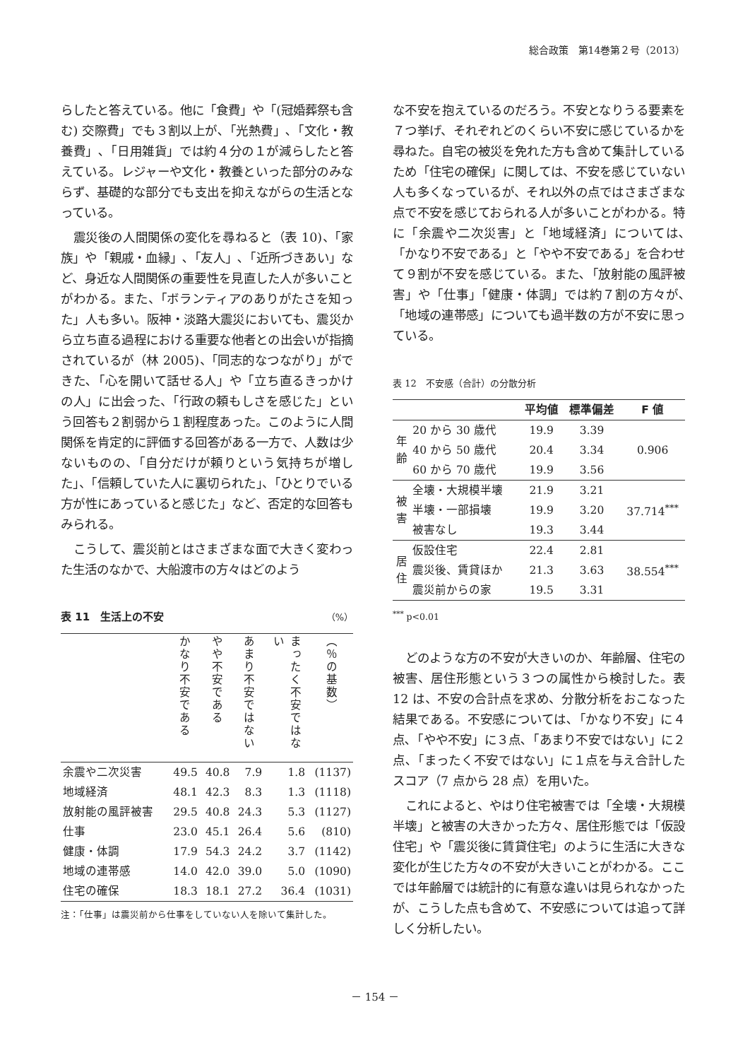総合政策　第14巻第２号（2013）
らしたと答えている。他に「食費」や「(冠婚葬祭も含む) 交際費」でも３割以上が､「光熱費」､「文化・教養費」､「日用雑貨」では約４分の１が減らしたと答えている。レジャーや文化・教養といった部分のみならず、基礎的な部分でも支出を抑えながらの生活となっている。
震災後の人間関係の変化を尋ねると（表 10)、「家族」や「親戚・血縁」､「友人」､「近所づきあい」など、身近な人間関係の重要性を見直した人が多いことがわかる。また、「ボランティアのありがたさを知った」人も多い。阪神・淡路大震災においても、震災から立ち直る過程における重要な他者との出会いが指摘されているが（林 2005)、「同志的なつながり」ができた､「心を開いて話せる人」や「立ち直るきっかけの人」に出会った、「行政の頼もしさを感じた」という回答も２割弱から１割程度あった。このように人間関係を肯定的に評価する回答がある一方で、人数は少ないものの、「自分だけが頼りという気持ちが増した」、「信頼していた人に裏切られた」、「ひとりでいる方が性にあっていると感じた」など、否定的な回答もみられる。
こうして、震災前とはさまざまな面で大きく変わった生活のなかで、大船渡市の方々はどのよう
表 11　生活上の不安 （%）
| | かなり不安である | やや不安である | あまり不安ではない | まったく不安ではない | （％の基数） |
| --- | --- | --- | --- | --- | --- |
| 余震や二次災害 | 49.5 | 40.8 | 7.9 | 1.8 | (1137) |
| 地域経済 | 48.1 | 42.3 | 8.3 | 1.3 | (1118) |
| 放射能の風評被害 | 29.5 | 40.8 | 24.3 | 5.3 | (1127) |
| 仕事 | 23.0 | 45.1 | 26.4 | 5.6 | (810) |
| 健康・体調 | 17.9 | 54.3 | 24.2 | 3.7 | (1142) |
| 地域の連帯感 | 14.0 | 42.0 | 39.0 | 5.0 | (1090) |
| 住宅の確保 | 18.3 | 18.1 | 27.2 | 36.4 | (1031) |
注：「仕事」は震災前から仕事をしていない人を除いて集計した。
な不安を抱えているのだろう。不安となりうる要素を７つ挙げ、それぞれどのくらい不安に感じているかを尋ねた。自宅の被災を免れた方も含めて集計しているため「住宅の確保」に関しては、不安を感じていない人も多くなっているが、それ以外の点ではさまざまな点で不安を感じておられる人が多いことがわかる。特に「余震や二次災害」と「地域経済」については､「かなり不安である」と「やや不安である」を合わせて９割が不安を感じている。また､「放射能の風評被害」や「仕事」「健康・体調」では約７割の方々が､「地域の連帯感」についても過半数の方が不安に思っている。
表 12　不安感（合計）の分散分析
| | | 平均値 | 標準偏差 | F 値 |
| --- | --- | --- | --- | --- |
| 年 齢 | 20 から 30 歳代 | 19.9 | 3.39 | 0.906 |
| | 40 から 50 歳代 | 20.4 | 3.34 | |
| | 60 から 70 歳代 | 19.9 | 3.56 | |
| 被 害 | 全壊・大規模半壊 | 21.9 | 3.21 | 37.714<sup>***</sup> |
| | 半壊・一部損壊 | 19.9 | 3.20 | |
| | 被害なし | 19.3 | 3.44 | |
| 居 住 | 仮設住宅 | 22.4 | 2.81 | 38.554<sup>***</sup> |
| | 震災後、賃貸ほか | 21.3 | 3.63 | |
| | 震災前からの家 | 19.5 | 3.31 | |
<sup>***</sup> p<0.01
どのような方の不安が大きいのか、年齢層、住宅の被害、居住形態という３つの属性から検討した。表 12 は、不安の合計点を求め、分散分析をおこなった結果である。不安感については､「かなり不安」に４点､「やや不安」に３点､「あまり不安ではない」に２点､「まったく不安ではない」に１点を与え合計したスコア（7 点から 28 点）を用いた。
これによると、やはり住宅被害では「全壊・大規模半壊」と被害の大きかった方々、居住形態では「仮設住宅」や「震災後に賃貸住宅」のように生活に大きな変化が生じた方々の不安が大きいことがわかる。ここでは年齢層では統計的に有意な違いは見られなかったが、こうした点も含めて、不安感については追って詳しく分析したい。
－ 154 －